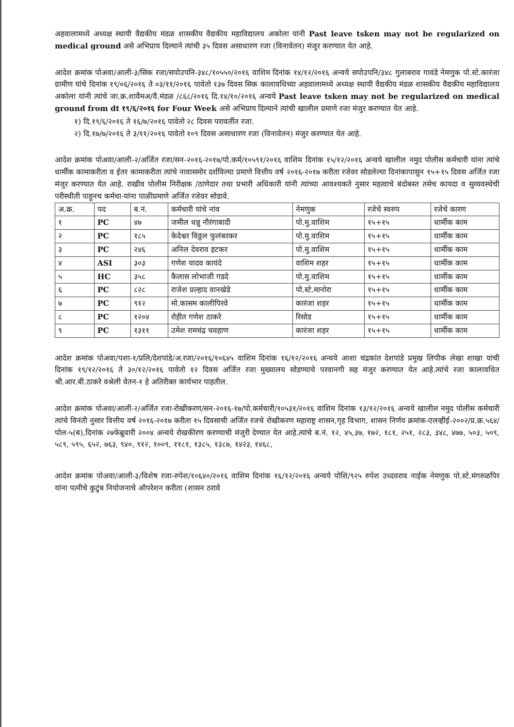अहवालामध्ये अध्यक्ष स्थायी वैद्यकीय मंडळ शासकीय वैद्यकीय महाविद्यालय अकोला यांनी Past leave tsken may not be regularized on medical ground असे अभिप्राय दिल्याने त्यांची ३५ दिवस असाधारण रजा (विनावेतन) मंजुर करण्यात येत आहे.
आदेश क्रमांक पोअवा/आली-३/सिक रजा/सपोउपनि-३४८/१०५५०/२०१६ वाशिम दिनांक १४/१२/२०१६ अन्वये सपोउपनि/३४८ गुलाबराव गावंडे नेमणुक पो.स्टे.कारंजा ग्रामीण यांचे दिनांक १९/०६/२०१६ ते ०३/११/२०१६ पावेतो १३७ दिवस सिक कालावधिच्या अहवालामध्ये अध्यक्ष स्थायी वैद्यकीय मंडळ शासकीय वैद्यकीय महाविद्यालय अकोला यांनी त्यांचे जा.क्र.शावैमअ/वै.मंडळ /८६८/२०१६ दि.१४/१०/२०१६ अन्वये Past leave tsken may not be regularized on medical ground from dt १९/६/२०१६ for Four Week असे अभिप्राय दिल्याने त्यांची खालील प्रमाणे रजा मंजुर करण्यात येत आहे.
१) दि.१९/६/२०१६ ते १६/७/२०१६ पावेतो २८ दिवस परावर्तीत रजा.
२) दि.१७/७/२०१६ ते ३/११/२०१६ पावेतो १०९ दिवस असाधारण रजा (विनावेतन) मंजुर करण्यात येत आहे.
आदेश क्रमांक पोअवा/आली-२/अर्जित रजा/सन-२०१६-२०१७/पो.कर्म/१०५९१/२०१६ वाशिम दिनांक १५/१२/२०१६ अन्वये खालील नमुद पोलीस कर्मचारी यांना त्यांचे धार्मीक कामाकरीता व ईतर कामाकरीता त्यांचे नावासमोर दर्शविल्या प्रमाणे वित्तीय वर्ष २०१६-२०१७ करीता रजेवर सोडलेल्या दिनांकापासुन १५+१५ दिवस अर्जित रजा मंजुर करण्यात येत आहे. राखीव पोलीस निरीक्षक /ठाणेदार तथा प्रभारी अधिकारी यांनी त्यांच्या आवश्यकते नुसार महत्वाचे बंदोबस्त तसेच कायदा व सुव्यवस्थेची परीस्थीती पाहुनच कर्मचा-यांना पाळीप्रमाणे अर्जित रजेवर सोडावे.
| अ.क्र. | पद | ब.नं. | कर्मचारी यांचे नांव | नेमणुक | रजेचे स्वरुप | रजेचे कारण |
| --- | --- | --- | --- | --- | --- | --- |
| १ | PC | ४७ | जमील धन्नु नौरंगाबादी | पो.मु.वाशिम | १५+१५ | धार्मीक काम |
| २ | PC | १८५ | केदेश्वर विठ्ठल फुलंबरकर | पो.मु.वाशिम | १५+१५ | धार्मीक काम |
| ३ | PC | २४६ | अनिल देवराव हटकर | पो.मु.वाशिम | १५+१५ | धार्मीक काम |
| ४ | ASI | ३०३ | गणेश यादव कायंदे | वाशिम शहर | १५+१५ | धार्मीक काम |
| ५ | HC | ३५८ | कैलास लोभाजी गडदे | पो.मु.वाशिम | १५+१५ | धार्मीक काम |
| ६ | PC | ८२८ | राजेश प्रल्हाद वानखेडे | पो.स्टे.मानोरा | १५+१५ | धार्मीक काम |
| ७ | PC | ९१२ | मो.कासम कालीपिरवे | कारंजा शहर | १५+१५ | धार्मीक काम |
| ८ | PC | १२०४ | रोहीत गणेश ठाकरे | रिसोड | १५+१५ | धार्मीक काम |
| ९ | PC | १३११ | उमेश रामचंद्र चवहाण | कारंजा शहर | १५+१५ | धार्मीक काम |
आदेश क्रमांक पोअवा/पशा-१/प्रलि/देशपांडे/अ.रजा/२०१६/१०६४५ वाशिम दिनांक १६/१२/२०१६ अन्वये आशा चंद्रकांत देशपांडे प्रमुख लिपीक लेखा शाखा यांची दिनांक १९/१२/२०१६ ते ३०/१२/२०१६ पावेतो १२ दिवस अर्जित रजा मुख्यालय सोडण्याचे परवानगी सह मंजुर करण्यात येत आहे.त्यांचे रजा कालावधित श्री.आर.बी.ठाकरे वश्रेली वेतन-१ हे अतिरीक्त कार्यभार पाहतील.
आदेश क्रमांक पोअवा/आली-२/अर्जित रजा-रोखीकरण/सन-२०१६-१७/पो.कर्मचारी/१०५३१/२०१६ वाशिम दिनांक १३/१२/२०१६ अन्वये खालील नमुद पोलीस कर्मचारी त्यांचे विनंती नुसार वित्तीय वर्ष २०१६-२०१७ करीता १५ दिवसाची अर्जित रजचे रोखीकरण महाराष्ट्र शासन,गृह विभाग, शासन निर्णय क्रमांक-एलव्हीई-२००२/प्र.क्र.५६४/पोल-५(ब),दिनांक २७फेब्रुवारी २००४ अन्वये रोखकीरण करण्याची मंजुरी देण्यात येत आहे.त्यांचे ब.नं. १२, ४५,३७, १७२, १८१, २५१, २८३, ३४८, ४७७, ५०३, ५०९, ५८९, ५९५, ६५२, ७६३, ९४०, ९१२, १००९, ११८१, १३८५, १३८७, १४२३, १४६८,
आदेश क्रमांक पोअवा/आली-३/विशेष रजा-रुपेश/१०६४०/२०१६ वाशिम दिनांक १६/१२/२०१६ अन्वये पोशि/९२५ रुपेश उध्दवराव नाईक नेमणुक पो.स्टे.मंगरुळपिर यांना पत्नीचे कुटुंब नियोजनाचे ऑपरेशन करीता (शासन ठरावे